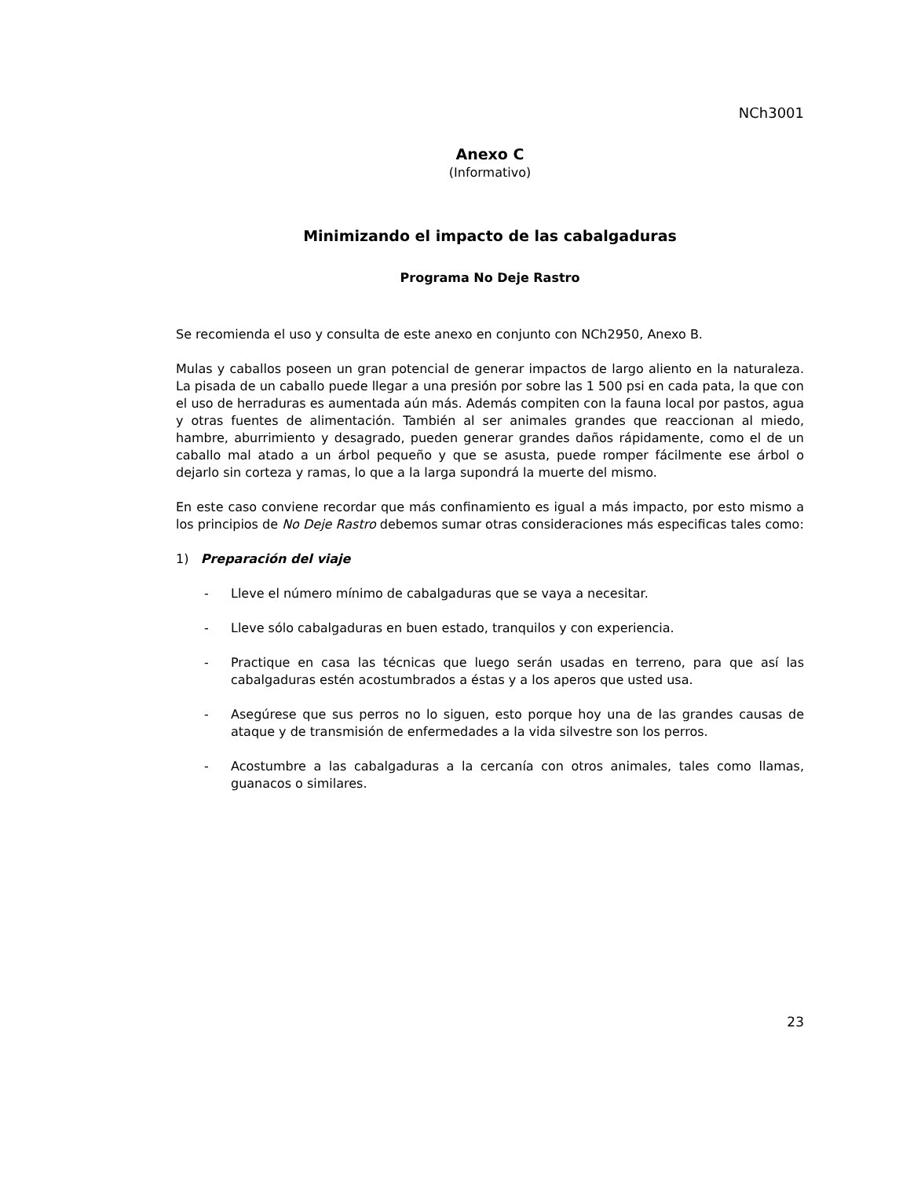NCh3001
Anexo C
(Informativo)
Minimizando el impacto de las cabalgaduras
Programa No Deje Rastro
Se recomienda el uso y consulta de este anexo en conjunto con NCh2950, Anexo B.
Mulas y caballos poseen un gran potencial de generar impactos de largo aliento en la naturaleza. La pisada de un caballo puede llegar a una presión por sobre las 1 500 psi en cada pata, la que con el uso de herraduras es aumentada aún más. Además compiten con la fauna local por pastos, agua y otras fuentes de alimentación. También al ser animales grandes que reaccionan al miedo, hambre, aburrimiento y desagrado, pueden generar grandes daños rápidamente, como el de un caballo mal atado a un árbol pequeño y que se asusta, puede romper fácilmente ese árbol o dejarlo sin corteza y ramas, lo que a la larga supondrá la muerte del mismo.
En este caso conviene recordar que más confinamiento es igual a más impacto, por esto mismo a los principios de No Deje Rastro debemos sumar otras consideraciones más especificas tales como:
1) Preparación del viaje
- Lleve el número mínimo de cabalgaduras que se vaya a necesitar.
- Lleve sólo cabalgaduras en buen estado, tranquilos y con experiencia.
- Practique en casa las técnicas que luego serán usadas en terreno, para que así las cabalgaduras estén acostumbrados a éstas y a los aperos que usted usa.
- Asegúrese que sus perros no lo siguen, esto porque hoy una de las grandes causas de ataque y de transmisión de enfermedades a la vida silvestre son los perros.
- Acostumbre a las cabalgaduras a la cercanía con otros animales, tales como llamas, guanacos o similares.
23